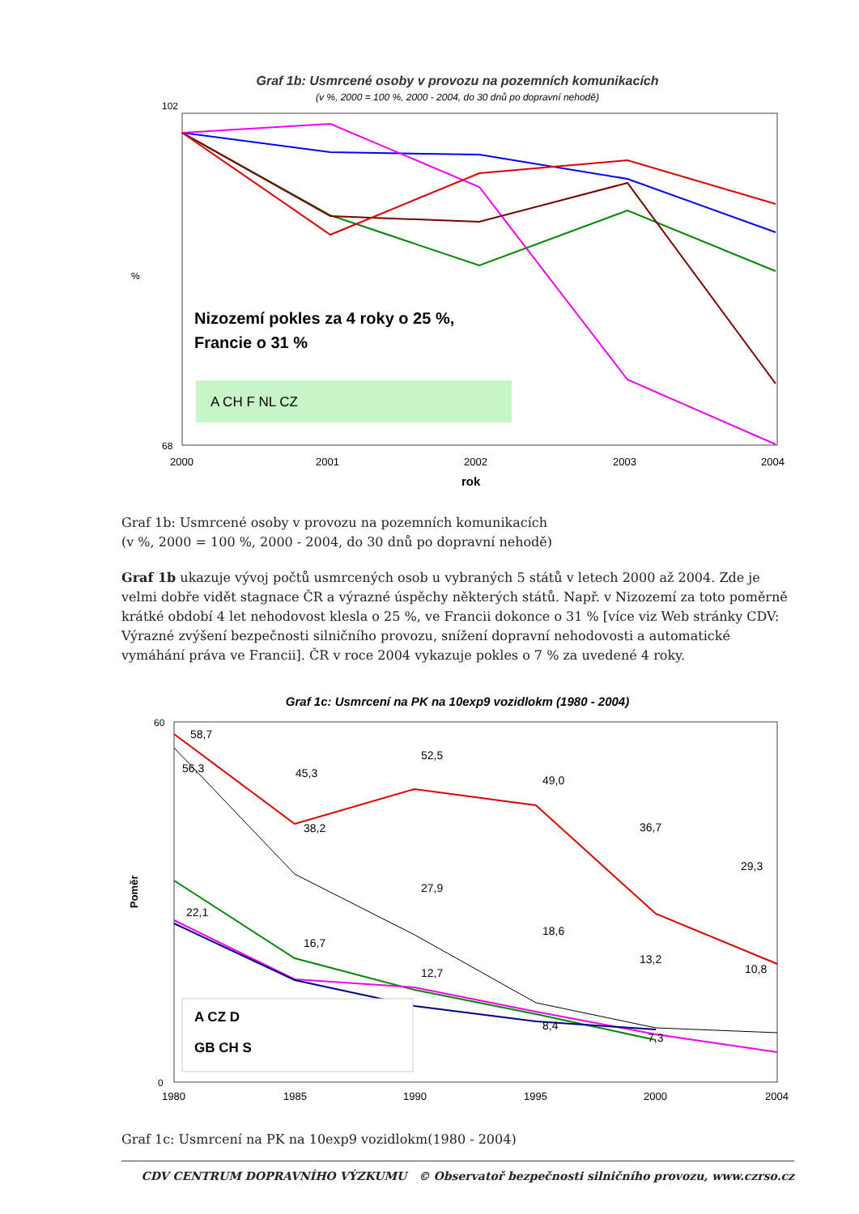Graf 1b: Usmrcené osoby v provozu na pozemních komunikacích
(v %, 2000 = 100 %, 2000 - 2004, do 30 dnů po dopravní nehodě)
102
68
%
Nizozemí pokles za 4 roky o 25 %,
Francie o 31 %
A CH F NL CZ
2000
2001
2002
2003
2004
rok
Graf 1b: Usmrcené osoby v provozu na pozemních komunikacích
(v %, 2000 = 100 %, 2000 - 2004, do 30 dnů po dopravní nehodě)
Graf 1b ukazuje vývoj počtů usmrcených osob u vybraných 5 států v letech 2000 až 2004. Zde je velmi dobře vidět stagnace ČR a výrazné úspěchy některých států. Např. v Nizozemí za toto poměrně krátké období 4 let nehodovost klesla o 25 %, ve Francii dokonce o 31 % [více viz Web stránky CDV: Výrazné zvýšení bezpečnosti silničního provozu, snížení dopravní nehodovosti a automatické vymáhání práva ve Francii]. ČR v roce 2004 vykazuje pokles o 7 % za uvedené 4 roky.
Graf 1c: Usmrcení na PK na 10exp9 vozidlokm (1980 - 2004)
60
0
Poměr
58,7
56,3
45,3
52,5
49,0
38,2
36,7
29,3
27,9
22,1
18,6
16,7
13,2
10,8
12,7
8,4
7,3
A CZ D
GB CH S
1980
1985
1990
1995
2000
2004
Graf 1c: Usmrcení na PK na 10exp9 vozidlokm(1980 - 2004)
CDV CENTRUM DOPRAVNÍHO VÝZKUMU © Observatoř bezpečnosti silničního provozu, www.czrso.cz